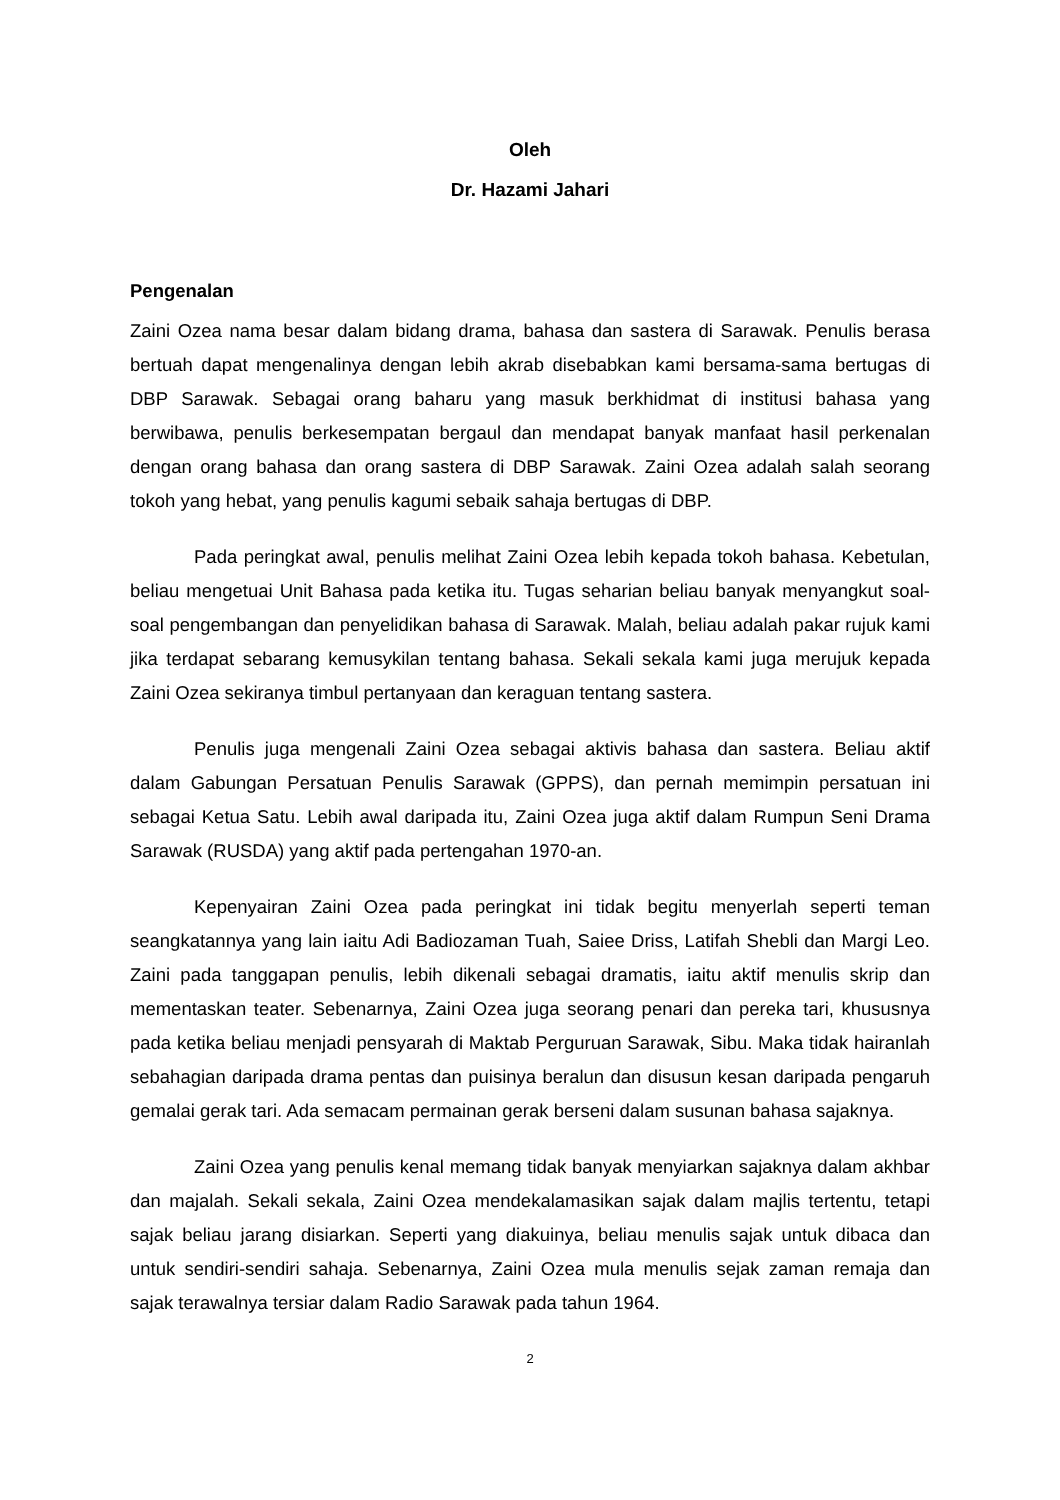Oleh
Dr. Hazami Jahari
Pengenalan
Zaini Ozea nama besar dalam bidang drama, bahasa dan sastera di Sarawak. Penulis berasa bertuah dapat mengenalinya dengan lebih akrab disebabkan kami bersama-sama bertugas di DBP Sarawak. Sebagai orang baharu yang masuk berkhidmat di institusi bahasa yang berwibawa, penulis berkesempatan bergaul dan mendapat banyak manfaat hasil perkenalan dengan orang bahasa dan orang sastera di DBP Sarawak. Zaini Ozea adalah salah seorang tokoh yang hebat, yang penulis kagumi sebaik sahaja bertugas di DBP.
Pada peringkat awal, penulis melihat Zaini Ozea lebih kepada tokoh bahasa. Kebetulan, beliau mengetuai Unit Bahasa pada ketika itu. Tugas seharian beliau banyak menyangkut soal-soal pengembangan dan penyelidikan bahasa di Sarawak. Malah, beliau adalah pakar rujuk kami jika terdapat sebarang kemusykilan tentang bahasa. Sekali sekala kami juga merujuk kepada Zaini Ozea sekiranya timbul pertanyaan dan keraguan tentang sastera.
Penulis juga mengenali Zaini Ozea sebagai aktivis bahasa dan sastera. Beliau aktif dalam Gabungan Persatuan Penulis Sarawak (GPPS), dan pernah memimpin persatuan ini sebagai Ketua Satu. Lebih awal daripada itu, Zaini Ozea juga aktif dalam Rumpun Seni Drama Sarawak (RUSDA) yang aktif pada pertengahan 1970-an.
Kepenyairan Zaini Ozea pada peringkat ini tidak begitu menyerlah seperti teman seangkatannya yang lain iaitu Adi Badiozaman Tuah, Saiee Driss, Latifah Shebli dan Margi Leo. Zaini pada tanggapan penulis, lebih dikenali sebagai dramatis, iaitu aktif menulis skrip dan mementaskan teater. Sebenarnya, Zaini Ozea juga seorang penari dan pereka tari, khususnya pada ketika beliau menjadi pensyarah di Maktab Perguruan Sarawak, Sibu. Maka tidak hairanlah sebahagian daripada drama pentas dan puisinya beralun dan disusun kesan daripada pengaruh gemalai gerak tari. Ada semacam permainan gerak berseni dalam susunan bahasa sajaknya.
Zaini Ozea yang penulis kenal memang tidak banyak menyiarkan sajaknya dalam akhbar dan majalah. Sekali sekala, Zaini Ozea mendekalamasikan sajak dalam majlis tertentu, tetapi sajak beliau jarang disiarkan. Seperti yang diakuinya, beliau menulis sajak untuk dibaca dan untuk sendiri-sendiri sahaja. Sebenarnya, Zaini Ozea mula menulis sejak zaman remaja dan sajak terawalnya tersiar dalam Radio Sarawak pada tahun 1964.
2